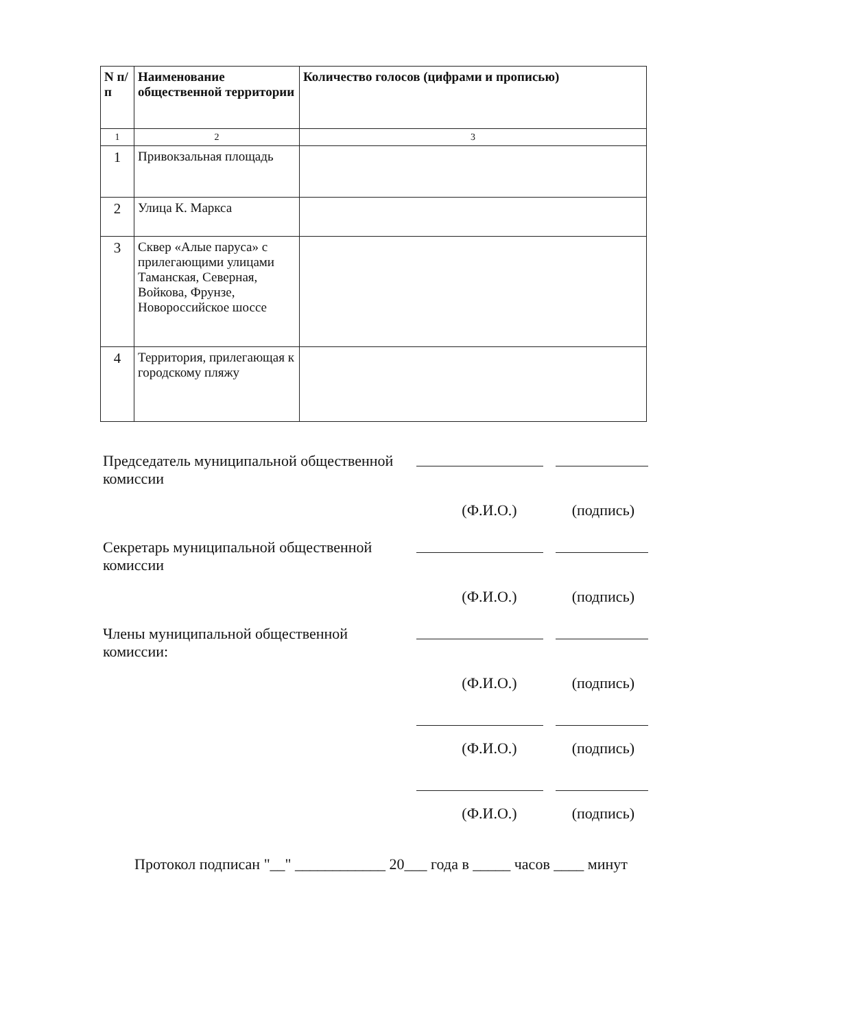| N п/п | Наименование общественной территории | Количество голосов (цифрами и прописью) |
| --- | --- | --- |
| 1 | 2 | 3 |
| 1 | Привокзальная площадь | |
| 2 | Улица К. Маркса | |
| 3 | Сквер «Алые паруса» с прилегающими улицами Таманская, Северная, Войкова, Фрунзе, Новороссийское шоссе | |
| 4 | Территория, прилегающая к городскому пляжу | |
Председатель муниципальной общественной комиссии
(Ф.И.О.) (подпись)
Секретарь муниципальной общественной комиссии
(Ф.И.О.) (подпись)
Члены муниципальной общественной комиссии:
(Ф.И.О.) (подпись)
(Ф.И.О.) (подпись)
(Ф.И.О.) (подпись)
Протокол подписан "__" ____________ 20___ года в _____ часов ____ минут